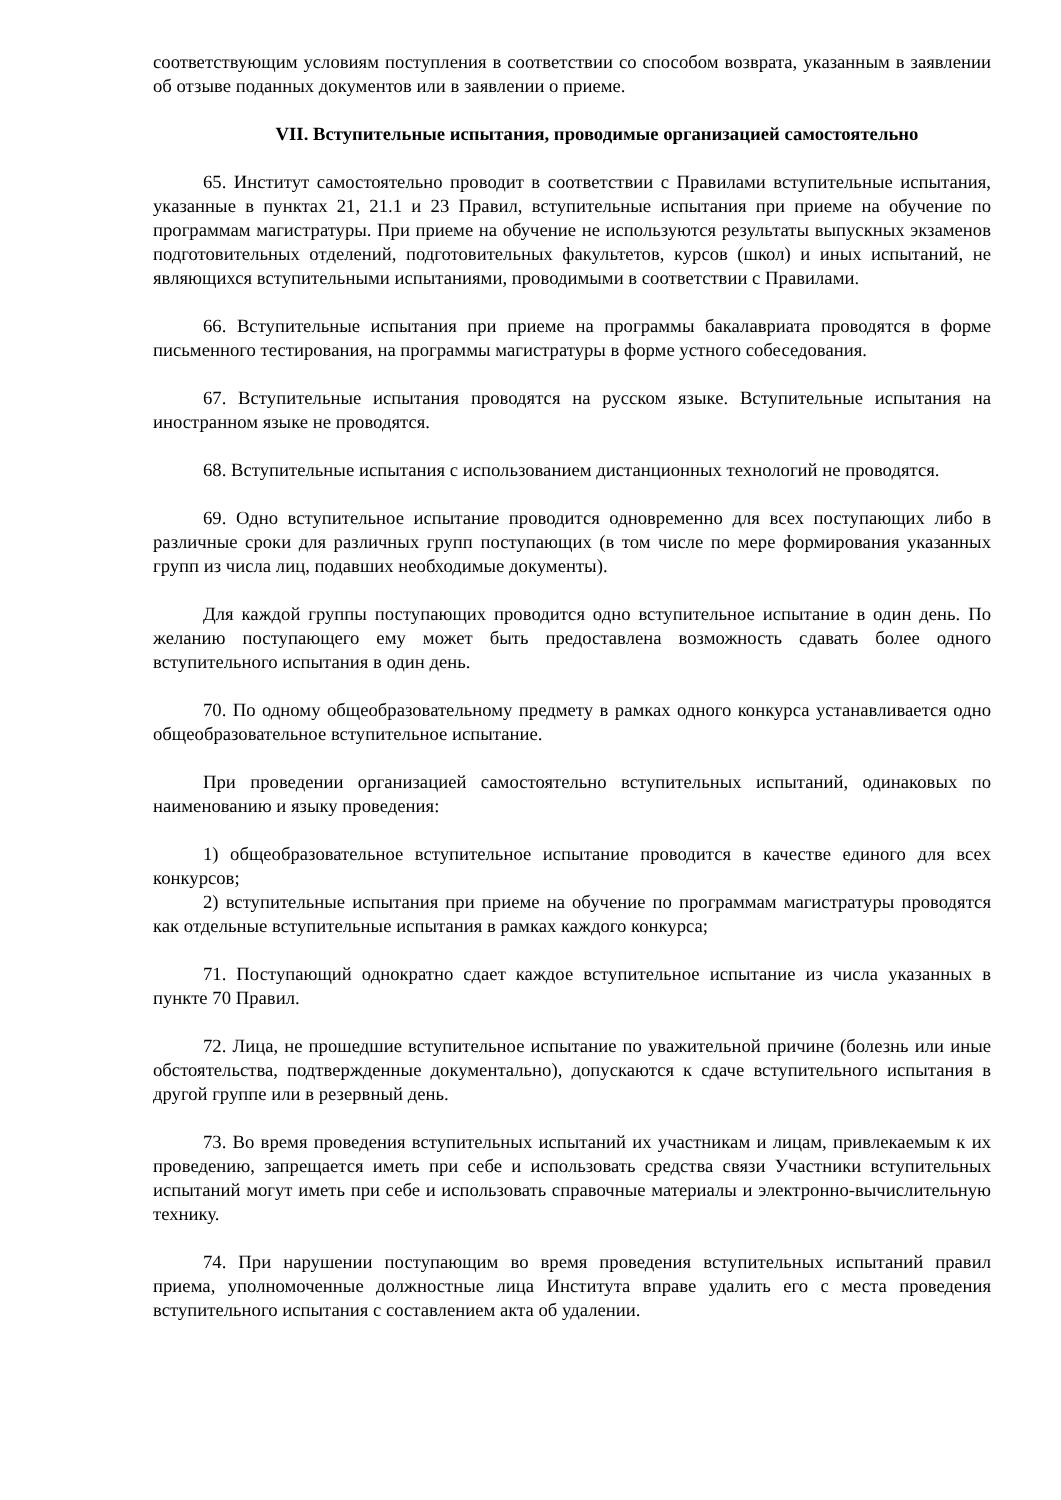соответствующим условиям поступления в соответствии со способом возврата, указанным в заявлении об отзыве поданных документов или в заявлении о приеме.
VII. Вступительные испытания, проводимые организацией самостоятельно
65. Институт самостоятельно проводит в соответствии с Правилами вступительные испытания, указанные в пунктах 21, 21.1 и 23 Правил, вступительные испытания при приеме на обучение по программам магистратуры. При приеме на обучение не используются результаты выпускных экзаменов подготовительных отделений, подготовительных факультетов, курсов (школ) и иных испытаний, не являющихся вступительными испытаниями, проводимыми в соответствии с Правилами.
66. Вступительные испытания при приеме на программы бакалавриата проводятся в форме письменного тестирования, на программы магистратуры в форме устного собеседования.
67. Вступительные испытания проводятся на русском языке. Вступительные испытания на иностранном языке не проводятся.
68. Вступительные испытания с использованием дистанционных технологий не проводятся.
69. Одно вступительное испытание проводится одновременно для всех поступающих либо в различные сроки для различных групп поступающих (в том числе по мере формирования указанных групп из числа лиц, подавших необходимые документы).
Для каждой группы поступающих проводится одно вступительное испытание в один день. По желанию поступающего ему может быть предоставлена возможность сдавать более одного вступительного испытания в один день.
70. По одному общеобразовательному предмету в рамках одного конкурса устанавливается одно общеобразовательное вступительное испытание.
При проведении организацией самостоятельно вступительных испытаний, одинаковых по наименованию и языку проведения:
1) общеобразовательное вступительное испытание проводится в качестве единого для всех конкурсов;
2) вступительные испытания при приеме на обучение по программам магистратуры проводятся как отдельные вступительные испытания в рамках каждого конкурса;
71. Поступающий однократно сдает каждое вступительное испытание из числа указанных в пункте 70 Правил.
72. Лица, не прошедшие вступительное испытание по уважительной причине (болезнь или иные обстоятельства, подтвержденные документально), допускаются к сдаче вступительного испытания в другой группе или в резервный день.
73. Во время проведения вступительных испытаний их участникам и лицам, привлекаемым к их проведению, запрещается иметь при себе и использовать средства связи Участники вступительных испытаний могут иметь при себе и использовать справочные материалы и электронно-вычислительную технику.
74. При нарушении поступающим во время проведения вступительных испытаний правил приема, уполномоченные должностные лица Института вправе удалить его с места проведения вступительного испытания с составлением акта об удалении.